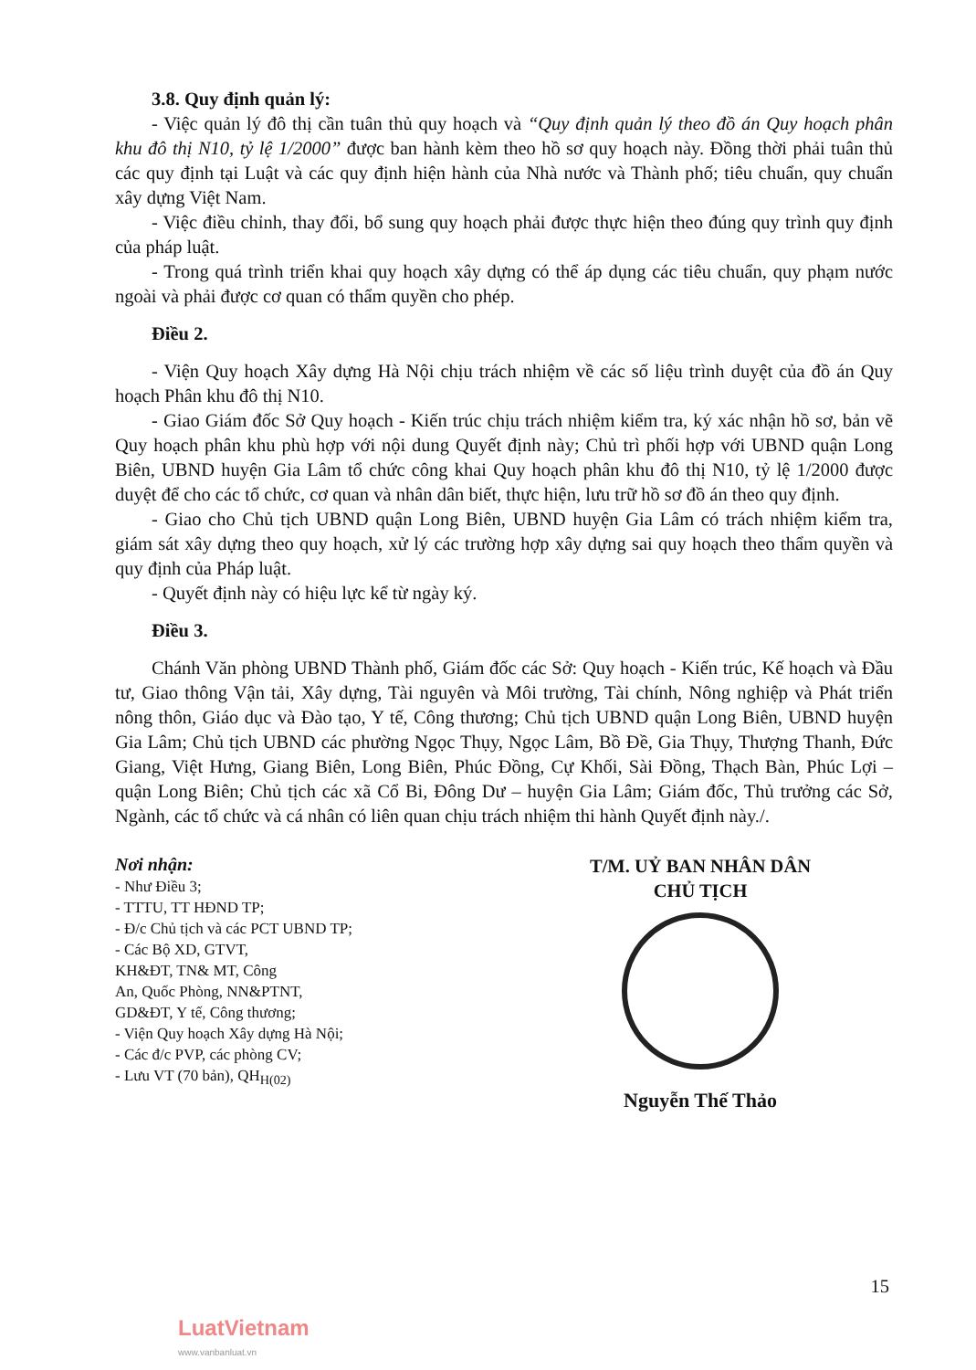3.8. Quy định quản lý:
- Việc quản lý đô thị cần tuân thủ quy hoạch và “Quy định quản lý theo đồ án Quy hoạch phân khu đô thị N10, tỷ lệ 1/2000” được ban hành kèm theo hồ sơ quy hoạch này. Đồng thời phải tuân thủ các quy định tại Luật và các quy định hiện hành của Nhà nước và Thành phố; tiêu chuẩn, quy chuẩn xây dựng Việt Nam.
- Việc điều chỉnh, thay đổi, bổ sung quy hoạch phải được thực hiện theo đúng quy trình quy định của pháp luật.
- Trong quá trình triển khai quy hoạch xây dựng có thể áp dụng các tiêu chuẩn, quy phạm nước ngoài và phải được cơ quan có thẩm quyền cho phép.
Điều 2.
- Viện Quy hoạch Xây dựng Hà Nội chịu trách nhiệm về các số liệu trình duyệt của đồ án Quy hoạch Phân khu đô thị N10.
- Giao Giám đốc Sở Quy hoạch - Kiến trúc chịu trách nhiệm kiểm tra, ký xác nhận hồ sơ, bản vẽ Quy hoạch phân khu phù hợp với nội dung Quyết định này; Chủ trì phối hợp với UBND quận Long Biên, UBND huyện Gia Lâm tổ chức công khai Quy hoạch phân khu đô thị N10, tỷ lệ 1/2000 được duyệt để cho các tổ chức, cơ quan và nhân dân biết, thực hiện, lưu trữ hồ sơ đồ án theo quy định.
- Giao cho Chủ tịch UBND quận Long Biên, UBND huyện Gia Lâm có trách nhiệm kiểm tra, giám sát xây dựng theo quy hoạch, xử lý các trường hợp xây dựng sai quy hoạch theo thẩm quyền và quy định của Pháp luật.
- Quyết định này có hiệu lực kể từ ngày ký.
Điều 3.
Chánh Văn phòng UBND Thành phố, Giám đốc các Sở: Quy hoạch - Kiến trúc, Kế hoạch và Đầu tư, Giao thông Vận tải, Xây dựng, Tài nguyên và Môi trường, Tài chính, Nông nghiệp và Phát triển nông thôn, Giáo dục và Đào tạo, Y tế, Công thương; Chủ tịch UBND quận Long Biên, UBND huyện Gia Lâm; Chủ tịch UBND các phường Ngọc Thụy, Ngọc Lâm, Bồ Đề, Gia Thụy, Thượng Thanh, Đức Giang, Việt Hưng, Giang Biên, Long Biên, Phúc Đồng, Cự Khối, Sài Đồng, Thạch Bàn, Phúc Lợi – quận Long Biên; Chủ tịch các xã Cổ Bi, Đông Dư – huyện Gia Lâm; Giám đốc, Thủ trưởng các Sở, Ngành, các tổ chức và cá nhân có liên quan chịu trách nhiệm thi hành Quyết định này./.
Nơi nhận:
- Như Điều 3;
- TTTU, TT HĐND TP;
- Đ/c Chủ tịch và các PCT UBND TP;
- Các Bộ XD, GTVT,
KH&ĐT, TN& MT, Công
An, Quốc Phòng, NN&PTNT,
GD&ĐT, Y tế, Công thương;
- Viện Quy hoạch Xây dựng Hà Nội;
- Các đ/c PVP, các phòng CV;
- Lưu VT (70 bản), QH<sub>H(02)</sub>
T/M. UỶ BAN NHÂN DÂN
CHỦ TỊCH
Nguyễn Thế Thảo
15
LuatVietnam
www.vanbanluat.vn